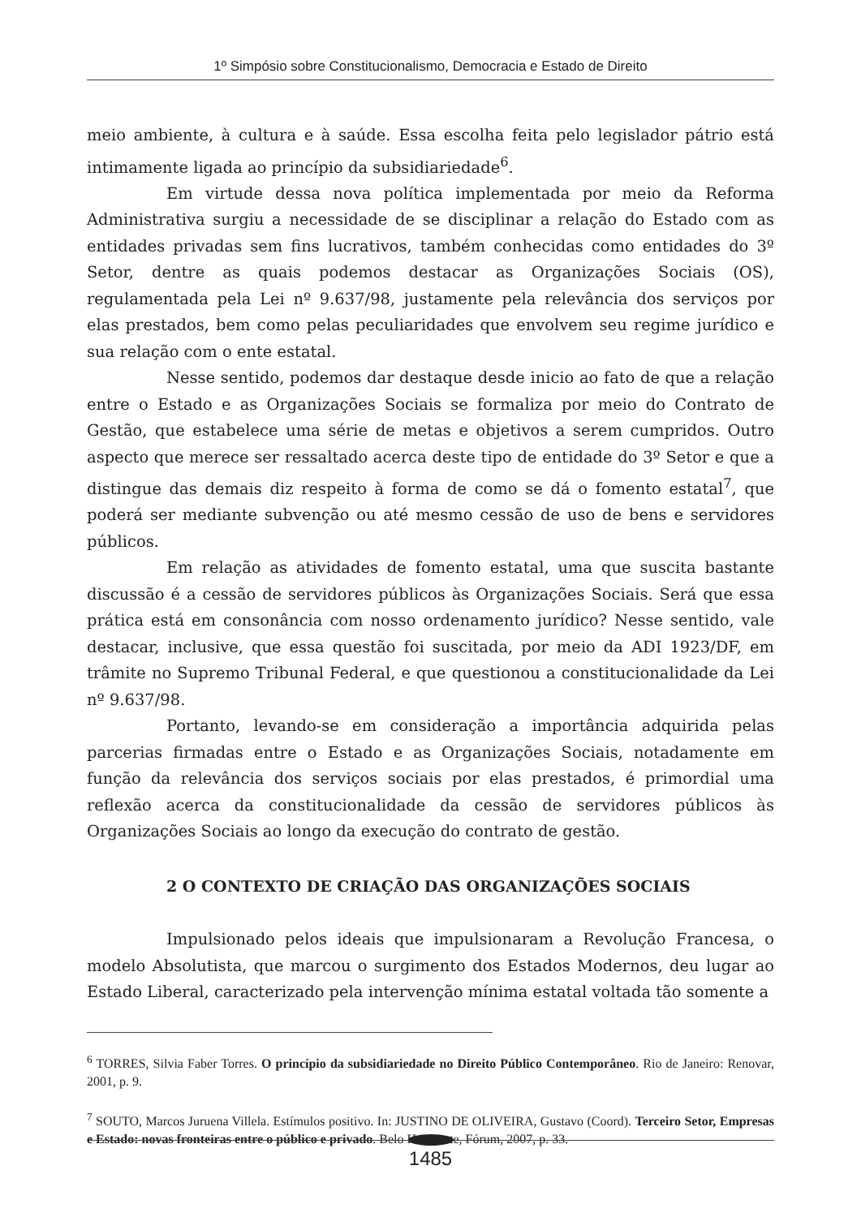1º Simpósio sobre Constitucionalismo, Democracia e Estado de Direito
meio ambiente, à cultura e à saúde. Essa escolha feita pelo legislador pátrio está intimamente ligada ao princípio da subsidiariedade<sup>6</sup>.
Em virtude dessa nova política implementada por meio da Reforma Administrativa surgiu a necessidade de se disciplinar a relação do Estado com as entidades privadas sem fins lucrativos, também conhecidas como entidades do 3º Setor, dentre as quais podemos destacar as Organizações Sociais (OS), regulamentada pela Lei nº 9.637/98, justamente pela relevância dos serviços por elas prestados, bem como pelas peculiaridades que envolvem seu regime jurídico e sua relação com o ente estatal.
Nesse sentido, podemos dar destaque desde inicio ao fato de que a relação entre o Estado e as Organizações Sociais se formaliza por meio do Contrato de Gestão, que estabelece uma série de metas e objetivos a serem cumpridos. Outro aspecto que merece ser ressaltado acerca deste tipo de entidade do 3º Setor e que a distingue das demais diz respeito à forma de como se dá o fomento estatal<sup>7</sup>, que poderá ser mediante subvenção ou até mesmo cessão de uso de bens e servidores públicos.
Em relação as atividades de fomento estatal, uma que suscita bastante discussão é a cessão de servidores públicos às Organizações Sociais. Será que essa prática está em consonância com nosso ordenamento jurídico? Nesse sentido, vale destacar, inclusive, que essa questão foi suscitada, por meio da ADI 1923/DF, em trâmite no Supremo Tribunal Federal, e que questionou a constitucionalidade da Lei nº 9.637/98.
Portanto, levando-se em consideração a importância adquirida pelas parcerias firmadas entre o Estado e as Organizações Sociais, notadamente em função da relevância dos serviços sociais por elas prestados, é primordial uma reflexão acerca da constitucionalidade da cessão de servidores públicos às Organizações Sociais ao longo da execução do contrato de gestão.
2 O CONTEXTO DE CRIAÇÃO DAS ORGANIZAÇÕES SOCIAIS
Impulsionado pelos ideais que impulsionaram a Revolução Francesa, o modelo Absolutista, que marcou o surgimento dos Estados Modernos, deu lugar ao Estado Liberal, caracterizado pela intervenção mínima estatal voltada tão somente a
<sup>6</sup> TORRES, Silvia Faber Torres. O princípio da subsidiariedade no Direito Público Contemporâneo. Rio de Janeiro: Renovar, 2001, p. 9.
<sup>7</sup> SOUTO, Marcos Juruena Villela. Estímulos positivo. In: JUSTINO DE OLIVEIRA, Gustavo (Coord). Terceiro Setor, Empresas e Estado: novas fronteiras entre o público e privado. Belo Horizonte, Fórum, 2007, p. 33.
1485